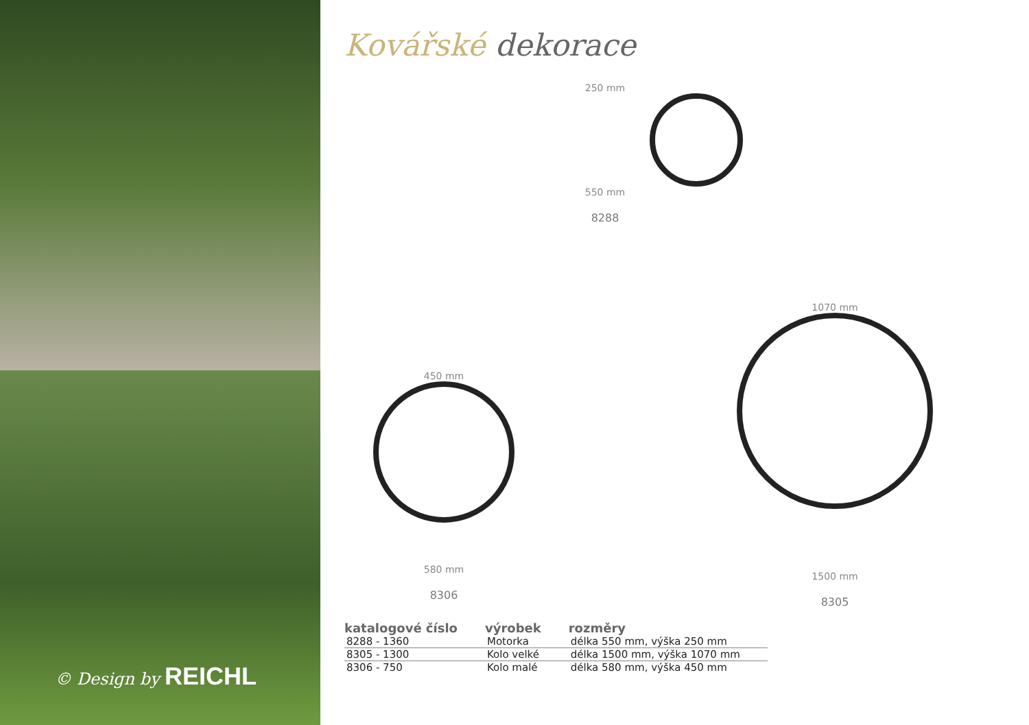© Design by REICHL
Kovářské dekorace
250 mm
550 mm
8288
450 mm
580 mm
8306
1070 mm
1500 mm
8305
| katalogové číslo | výrobek | rozměry |
| --- | --- | --- |
| 8288 - 1360 | Motorka | délka 550 mm, výška 250 mm |
| 8305 - 1300 | Kolo velké | délka 1500 mm, výška 1070 mm |
| 8306 - 750 | Kolo malé | délka 580 mm, výška 450 mm |